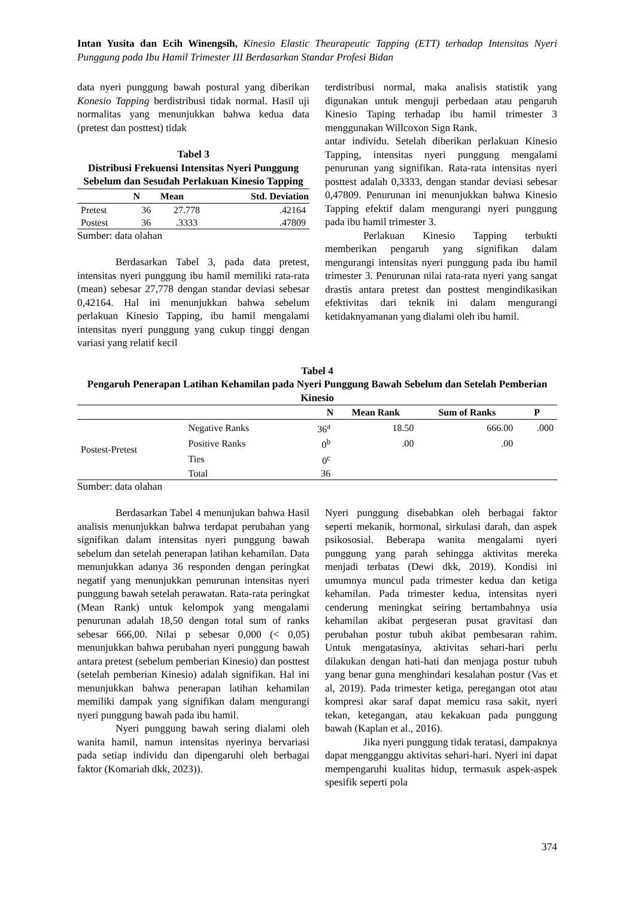Intan Yusita dan Ecih Winengsih, Kinesio Elastic Theurapeutic Tapping (ETT) terhadap Intensitas Nyeri Punggung pada Ibu Hamil Trimester III Berdasarkan Standar Profesi Bidan
data nyeri punggung bawah postural yang diberikan Konesio Tapping berdistribusi tidak normal. Hasil uji normalitas yang menunjukkan bahwa kedua data (pretest dan posttest) tidak
Tabel 3
Distribusi Frekuensi Intensitas Nyeri Punggung Sebelum dan Sesudah Perlakuan Kinesio Tapping
| | N | Mean | Std. Deviation |
| --- | --- | --- | --- |
| Pretest | 36 | 27.778 | .42164 |
| Postest | 36 | .3333 | .47809 |
Sumber: data olahan
Berdasarkan Tabel 3, pada data pretest, intensitas nyeri punggung ibu hamil memiliki rata-rata (mean) sebesar 27,778 dengan standar deviasi sebesar 0,42164. Hal ini menunjukkan bahwa sebelum perlakuan Kinesio Tapping, ibu hamil mengalami intensitas nyeri punggung yang cukup tinggi dengan variasi yang relatif kecil
terdistribusi normal, maka analisis statistik yang digunakan untuk menguji perbedaan atau pengaruh Kinesio Taping terhadap ibu hamil trimester 3 menggunakan Willcoxon Sign Rank.
antar individu. Setelah diberikan perlakuan Kinesio Tapping, intensitas nyeri punggung mengalami penurunan yang signifikan. Rata-rata intensitas nyeri posttest adalah 0,3333, dengan standar deviasi sebesar 0,47809. Penurunan ini menunjukkan bahwa Kinesio Tapping efektif dalam mengurangi nyeri punggung pada ibu hamil trimester 3.
Perlakuan Kinesio Tapping terbukti memberikan pengaruh yang signifikan dalam mengurangi intensitas nyeri punggung pada ibu hamil trimester 3. Penurunan nilai rata-rata nyeri yang sangat drastis antara pretest dan posttest mengindikasikan efektivitas dari teknik ini dalam mengurangi ketidaknyamanan yang dialami oleh ibu hamil.
Tabel 4
Pengaruh Penerapan Latihan Kehamilan pada Nyeri Punggung Bawah Sebelum dan Setelah Pemberian Kinesio
| | | N | Mean Rank | Sum of Ranks | P |
| --- | --- | --- | --- | --- | --- |
| Postest-Pretest | Negative Ranks | 36<sup>a</sup> | 18.50 | 666.00 | .000 |
| | Positive Ranks | 0<sup>b</sup> | .00 | .00 | |
| | Ties | 0<sup>c</sup> | | | |
| | Total | 36 | | | |
Sumber: data olahan
Berdasarkan Tabel 4 menunjukan bahwa Hasil analisis menunjukkan bahwa terdapat perubahan yang signifikan dalam intensitas nyeri punggung bawah sebelum dan setelah penerapan latihan kehamilan. Data menunjukkan adanya 36 responden dengan peringkat negatif yang menunjukkan penurunan intensitas nyeri punggung bawah setelah perawatan. Rata-rata peringkat (Mean Rank) untuk kelompok yang mengalami penurunan adalah 18,50 dengan total sum of ranks sebesar 666,00. Nilai p sebesar 0,000 (< 0,05) menunjukkan bahwa perubahan nyeri punggung bawah antara pretest (sebelum pemberian Kinesio) dan posttest (setelah pemberian Kinesio) adalah signifikan. Hal ini menunjukkan bahwa penerapan latihan kehamilan memiliki dampak yang signifikan dalam mengurangi nyeri punggung bawah pada ibu hamil.
Nyeri punggung bawah sering dialami oleh wanita hamil, namun intensitas nyerinya bervariasi pada setiap individu dan dipengaruhi oleh berbagai faktor (Komariah dkk, 2023)).
Nyeri punggung disebabkan oleh berbagai faktor seperti mekanik, hormonal, sirkulasi darah, dan aspek psikososial. Beberapa wanita mengalami nyeri punggung yang parah sehingga aktivitas mereka menjadi terbatas (Dewi dkk, 2019). Kondisi ini umumnya muncul pada trimester kedua dan ketiga kehamilan. Pada trimester kedua, intensitas nyeri cenderung meningkat seiring bertambahnya usia kehamilan akibat pergeseran pusat gravitasi dan perubahan postur tubuh akibat pembesaran rahim. Untuk mengatasinya, aktivitas sehari-hari perlu dilakukan dengan hati-hati dan menjaga postur tubuh yang benar guna menghindari kesalahan postur (Vas et al, 2019). Pada trimester ketiga, peregangan otot atau kompresi akar saraf dapat memicu rasa sakit, nyeri tekan, ketegangan, atau kekakuan pada punggung bawah (Kaplan et al., 2016).
Jika nyeri punggung tidak teratasi, dampaknya dapat mengganggu aktivitas sehari-hari. Nyeri ini dapat mempengaruhi kualitas hidup, termasuk aspek-aspek spesifik seperti pola
374